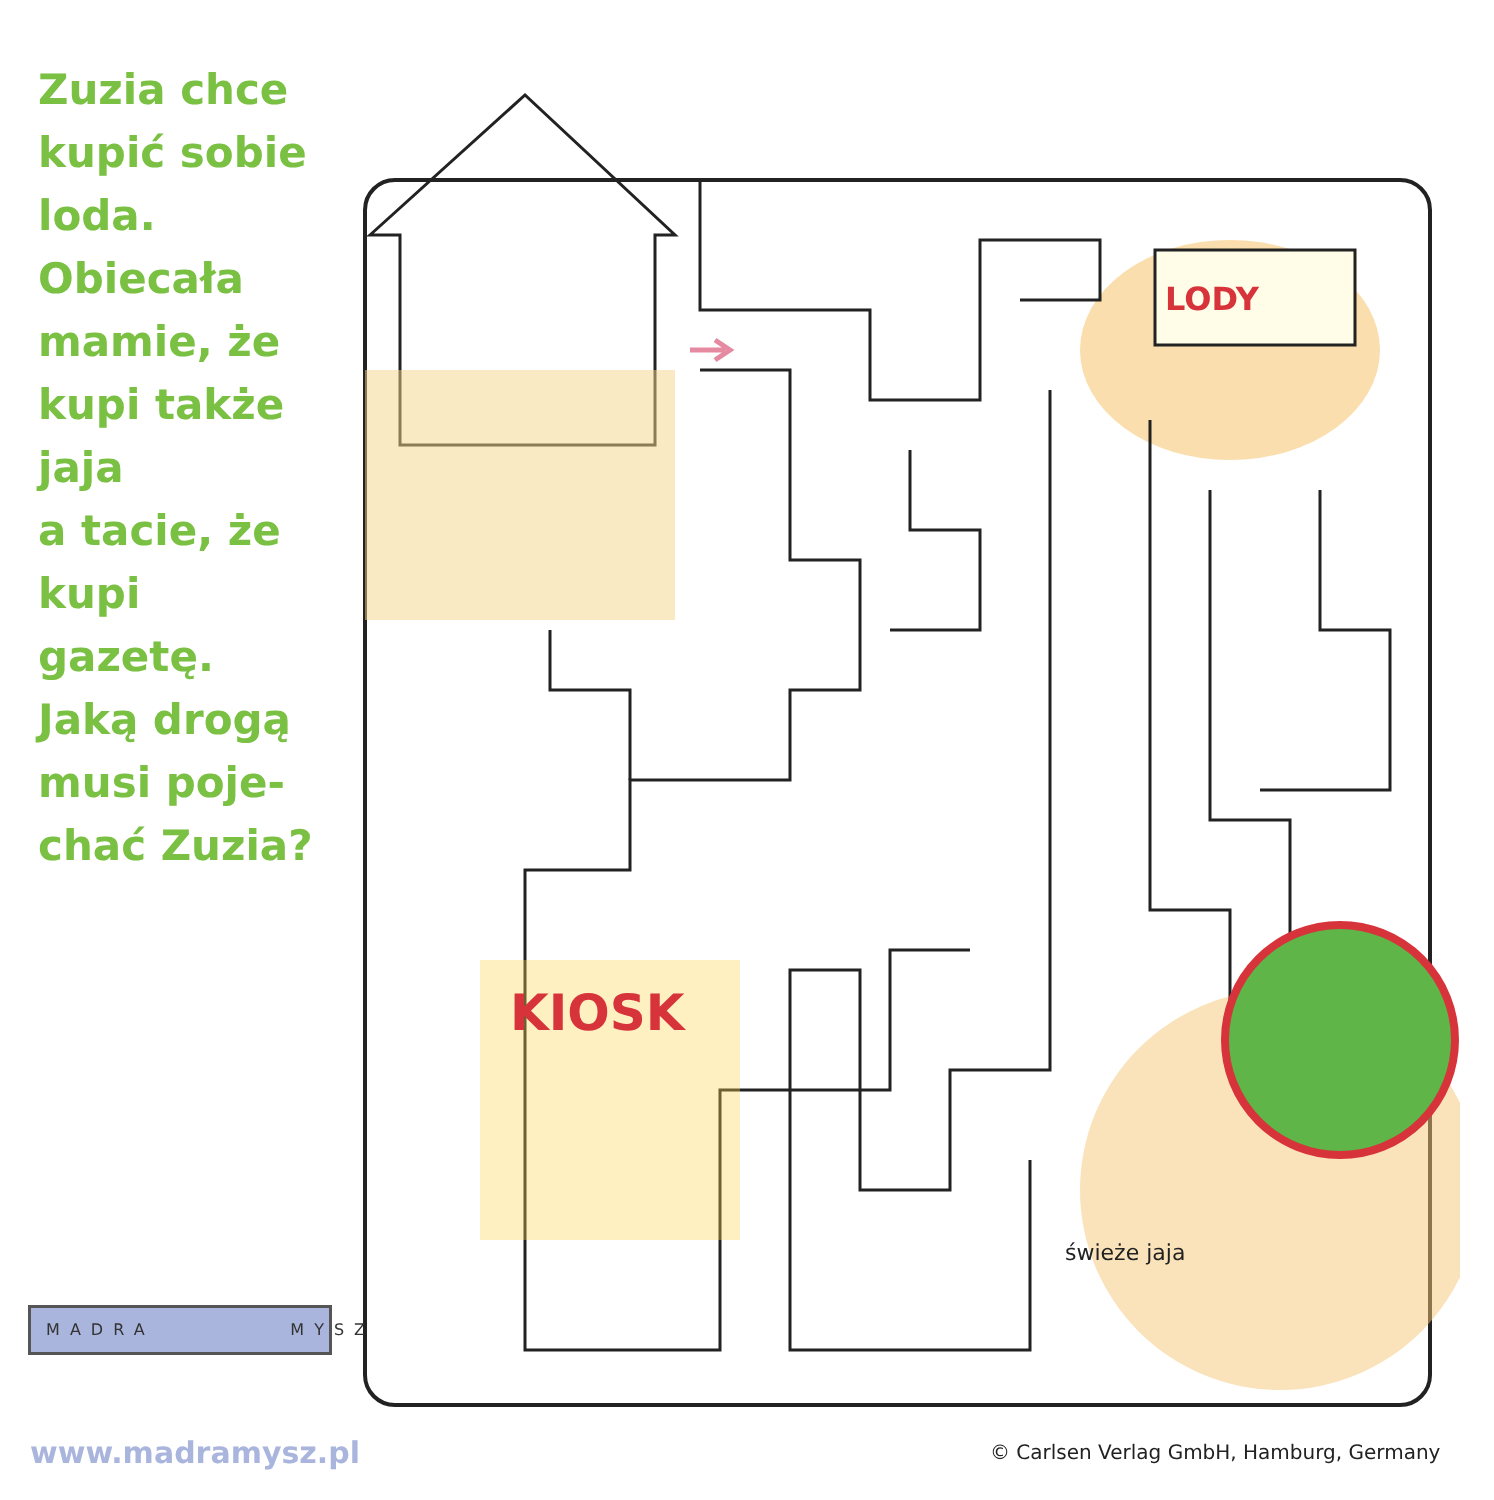Zuzia chce
kupić sobie
loda.
Obiecała
mamie, że
kupi także
jaja
a tacie, że
kupi gazetę.
Jaką drogą
musi poje-
chać Zuzia?
KIOSK
LODY
świeże jaja
MADRA MYSZ
www.madramysz.pl
© Carlsen Verlag GmbH, Hamburg, Germany